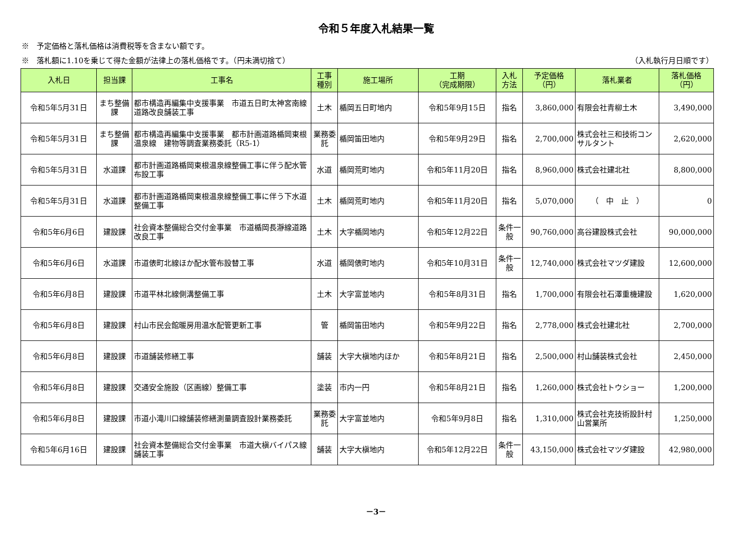令和５年度入札結果一覧
※　予定価格と落札価格は消費税等を含まない額です。
※　落札額に1.10を乗じて得た金額が法律上の落札価格です。（円未満切捨て） （入札執行月日順です）
| 入札日 | 担当課 | 工事名 | 工事 種別 | 施工場所 | 工期 （完成期限） | 入札 方法 | 予定価格 （円） | 落札業者 | 落札価格 （円） |
| --- | --- | --- | --- | --- | --- | --- | --- | --- | --- |
| 令和5年5月31日 | まち整備課 | 都市構造再編集中支援事業 市道五日町太神宮南線道路改良舗装工事 | 土木 | 楯岡五日町地内 | 令和5年9月15日 | 指名 | 3,860,000 | 有限会社青柳土木 | 3,490,000 |
| 令和5年5月31日 | まち整備課 | 都市構造再編集中支援事業 都市計画道路楯岡東根温泉線 建物等調査業務委託（R5-1） | 業務委託 | 楯岡笛田地内 | 令和5年9月29日 | 指名 | 2,700,000 | 株式会社三和技術コンサルタント | 2,620,000 |
| 令和5年5月31日 | 水道課 | 都市計画道路楯岡東根温泉線整備工事に伴う配水管布設工事 | 水道 | 楯岡荒町地内 | 令和5年11月20日 | 指名 | 8,960,000 | 株式会社建北社 | 8,800,000 |
| 令和5年5月31日 | 水道課 | 都市計画道路楯岡東根温泉線整備工事に伴う下水道整備工事 | 土木 | 楯岡荒町地内 | 令和5年11月20日 | 指名 | 5,070,000 | （ 中 止 ） | 0 |
| 令和5年6月6日 | 建設課 | 社会資本整備総合交付金事業 市道楯岡長瀞線道路改良工事 | 土木 | 大字楯岡地内 | 令和5年12月22日 | 条件一般 | 90,760,000 | 高谷建設株式会社 | 90,000,000 |
| 令和5年6月6日 | 水道課 | 市道俵町北線ほか配水管布設替工事 | 水道 | 楯岡俵町地内 | 令和5年10月31日 | 条件一般 | 12,740,000 | 株式会社マツダ建設 | 12,600,000 |
| 令和5年6月8日 | 建設課 | 市道平林北線側溝整備工事 | 土木 | 大字富並地内 | 令和5年8月31日 | 指名 | 1,700,000 | 有限会社石澤重機建設 | 1,620,000 |
| 令和5年6月8日 | 建設課 | 村山市民会館暖房用温水配管更新工事 | 管 | 楯岡笛田地内 | 令和5年9月22日 | 指名 | 2,778,000 | 株式会社建北社 | 2,700,000 |
| 令和5年6月8日 | 建設課 | 市道舗装修繕工事 | 舗装 | 大字大槇地内ほか | 令和5年8月21日 | 指名 | 2,500,000 | 村山舗装株式会社 | 2,450,000 |
| 令和5年6月8日 | 建設課 | 交通安全施設（区画線）整備工事 | 塗装 | 市内一円 | 令和5年8月21日 | 指名 | 1,260,000 | 株式会社トウショー | 1,200,000 |
| 令和5年6月8日 | 建設課 | 市道小滝川口線舗装修繕測量調査設計業務委託 | 業務委託 | 大字富並地内 | 令和5年9月8日 | 指名 | 1,310,000 | 株式会社克技術設計村山営業所 | 1,250,000 |
| 令和5年6月16日 | 建設課 | 社会資本整備総合交付金事業 市道大槇バイパス線舗装工事 | 舗装 | 大字大槇地内 | 令和5年12月22日 | 条件一般 | 43,150,000 | 株式会社マツダ建設 | 42,980,000 |
－3－